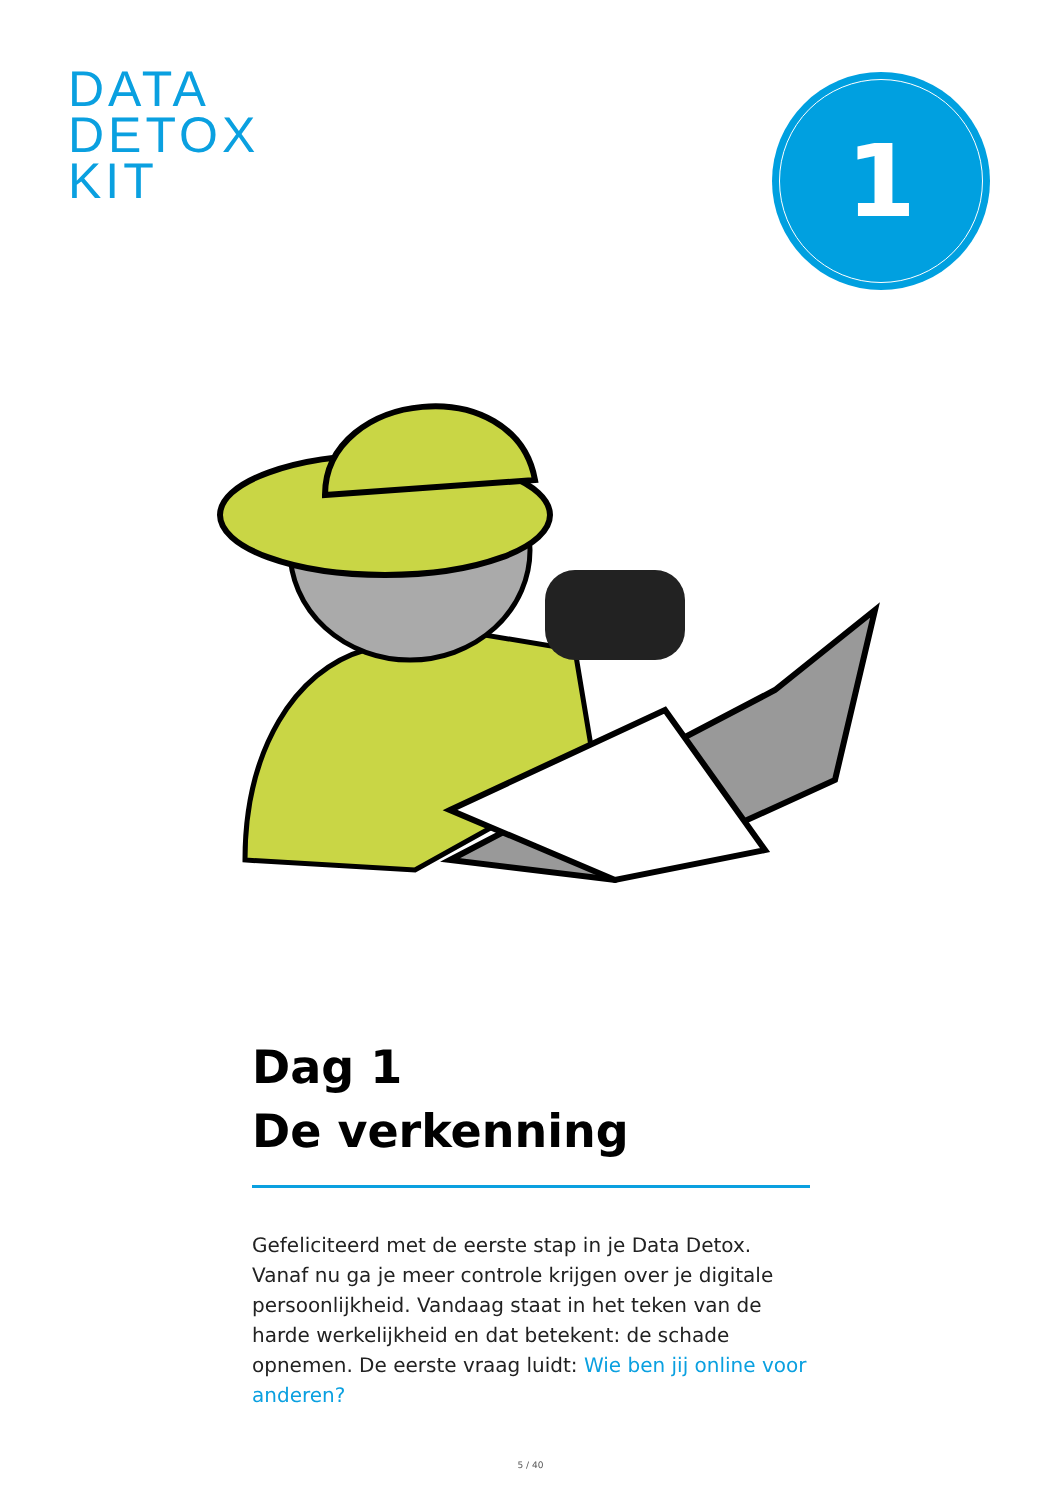DATA
DETOX
KIT
1
Dag 1
De verkenning
Gefeliciteerd met de eerste stap in je Data Detox. Vanaf nu ga je meer controle krijgen over je digitale persoonlijkheid. Vandaag staat in het teken van de harde werkelijkheid en dat betekent: de schade opnemen. De eerste vraag luidt: Wie ben jij online voor anderen?
5 / 40